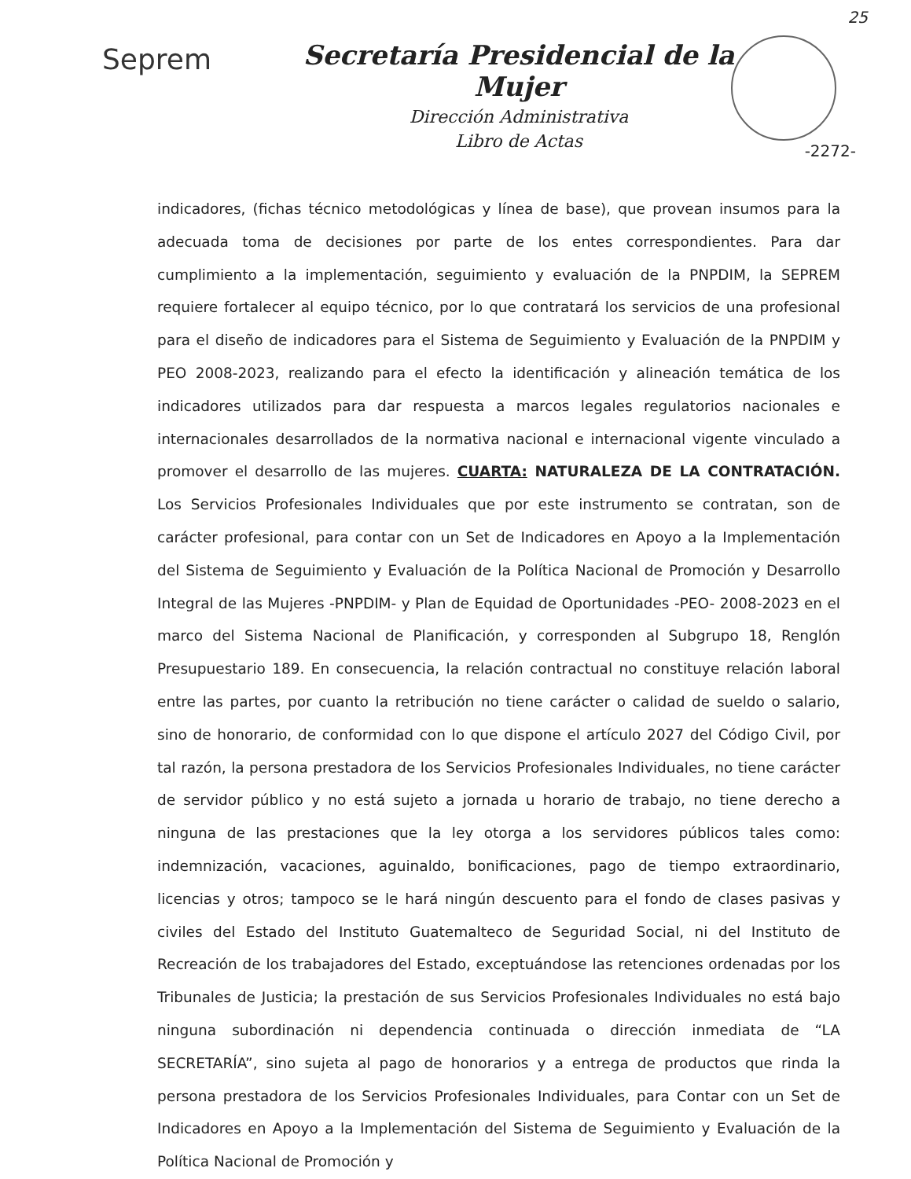25
Seprem
Secretaría Presidencial de la Mujer
Dirección Administrativa
Libro de Actas
-2272-
indicadores, (fichas técnico metodológicas y línea de base), que provean insumos para la adecuada toma de decisiones por parte de los entes correspondientes. Para dar cumplimiento a la implementación, seguimiento y evaluación de la PNPDIM, la SEPREM requiere fortalecer al equipo técnico, por lo que contratará los servicios de una profesional para el diseño de indicadores para el Sistema de Seguimiento y Evaluación de la PNPDIM y PEO 2008-2023, realizando para el efecto la identificación y alineación temática de los indicadores utilizados para dar respuesta a marcos legales regulatorios nacionales e internacionales desarrollados de la normativa nacional e internacional vigente vinculado a promover el desarrollo de las mujeres. CUARTA: NATURALEZA DE LA CONTRATACIÓN. Los Servicios Profesionales Individuales que por este instrumento se contratan, son de carácter profesional, para contar con un Set de Indicadores en Apoyo a la Implementación del Sistema de Seguimiento y Evaluación de la Política Nacional de Promoción y Desarrollo Integral de las Mujeres -PNPDIM- y Plan de Equidad de Oportunidades -PEO- 2008-2023 en el marco del Sistema Nacional de Planificación, y corresponden al Subgrupo 18, Renglón Presupuestario 189. En consecuencia, la relación contractual no constituye relación laboral entre las partes, por cuanto la retribución no tiene carácter o calidad de sueldo o salario, sino de honorario, de conformidad con lo que dispone el artículo 2027 del Código Civil, por tal razón, la persona prestadora de los Servicios Profesionales Individuales, no tiene carácter de servidor público y no está sujeto a jornada u horario de trabajo, no tiene derecho a ninguna de las prestaciones que la ley otorga a los servidores públicos tales como: indemnización, vacaciones, aguinaldo, bonificaciones, pago de tiempo extraordinario, licencias y otros; tampoco se le hará ningún descuento para el fondo de clases pasivas y civiles del Estado del Instituto Guatemalteco de Seguridad Social, ni del Instituto de Recreación de los trabajadores del Estado, exceptuándose las retenciones ordenadas por los Tribunales de Justicia; la prestación de sus Servicios Profesionales Individuales no está bajo ninguna subordinación ni dependencia continuada o dirección inmediata de “LA SECRETARÍA”, sino sujeta al pago de honorarios y a entrega de productos que rinda la persona prestadora de los Servicios Profesionales Individuales, para Contar con un Set de Indicadores en Apoyo a la Implementación del Sistema de Seguimiento y Evaluación de la Política Nacional de Promoción y